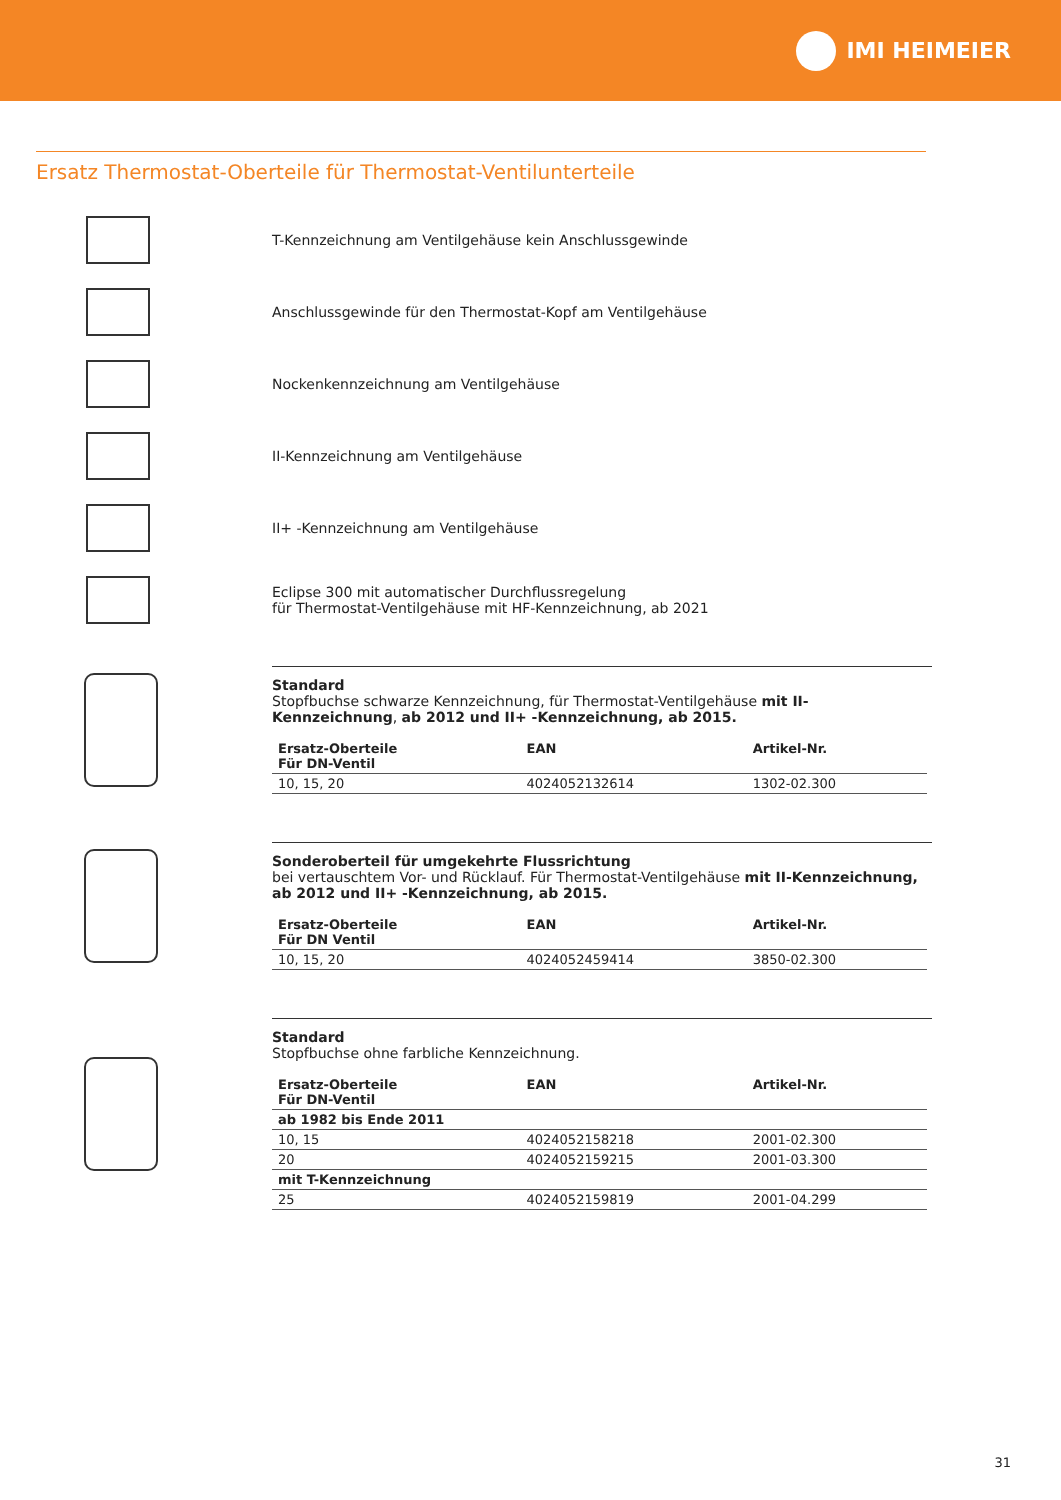IMI HEIMEIER
Ersatz Thermostat-Oberteile für Thermostat-Ventilunterteile
T-Kennzeichnung am Ventilgehäuse kein Anschlussgewinde
Anschlussgewinde für den Thermostat-Kopf am Ventilgehäuse
Nockenkennzeichnung am Ventilgehäuse
II-Kennzeichnung am Ventilgehäuse
II+ -Kennzeichnung am Ventilgehäuse
Eclipse 300 mit automatischer Durchflussregelung
für Thermostat-Ventilgehäuse mit HF-Kennzeichnung, ab 2021
Standard
Stopfbuchse schwarze Kennzeichnung, für Thermostat-Ventilgehäuse mit II-Kennzeichnung, ab 2012 und II+ -Kennzeichnung, ab 2015.
| Ersatz-Oberteile Für DN-Ventil | EAN | Artikel-Nr. |
| --- | --- | --- |
| 10, 15, 20 | 4024052132614 | 1302-02.300 |
Sonderoberteil für umgekehrte Flussrichtung
bei vertauschtem Vor- und Rücklauf. Für Thermostat-Ventilgehäuse mit II-Kennzeichnung, ab 2012 und II+ -Kennzeichnung, ab 2015.
| Ersatz-Oberteile Für DN Ventil | EAN | Artikel-Nr. |
| --- | --- | --- |
| 10, 15, 20 | 4024052459414 | 3850-02.300 |
Standard
Stopfbuchse ohne farbliche Kennzeichnung.
| Ersatz-Oberteile Für DN-Ventil | EAN | Artikel-Nr. |
| --- | --- | --- |
| ab 1982 bis Ende 2011 | | |
| 10, 15 | 4024052158218 | 2001-02.300 |
| 20 | 4024052159215 | 2001-03.300 |
| mit T-Kennzeichnung | | |
| 25 | 4024052159819 | 2001-04.299 |
31